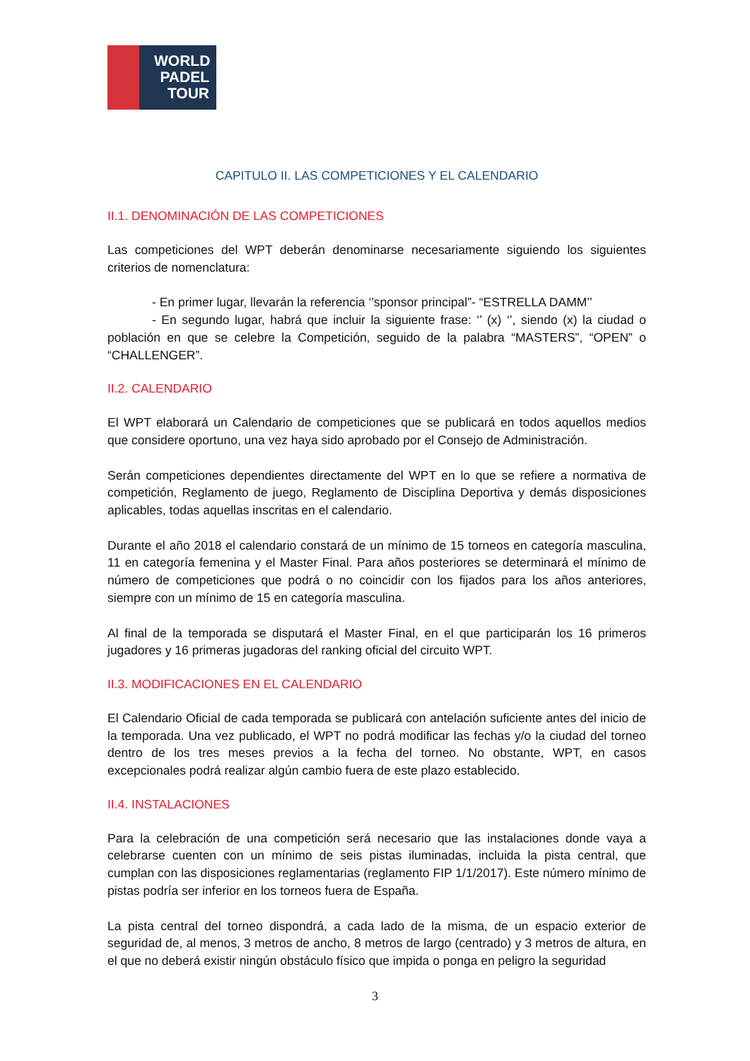WORLD PADEL TOUR
CAPITULO II. LAS COMPETICIONES Y EL CALENDARIO
II.1. DENOMINACIÓN DE LAS COMPETICIONES
Las competiciones del WPT deberán denominarse necesariamente siguiendo los siguientes criterios de nomenclatura:
- En primer lugar, llevarán la referencia ‘’sponsor principal”- “ESTRELLA DAMM’’
- En segundo lugar, habrá que incluir la siguiente frase: ‘’ (x) ‘’, siendo (x) la ciudad o población en que se celebre la Competición, seguido de la palabra “MASTERS”, “OPEN” o “CHALLENGER”.
II.2. CALENDARIO
El WPT elaborará un Calendario de competiciones que se publicará en todos aquellos medios que considere oportuno, una vez haya sido aprobado por el Consejo de Administración.
Serán competiciones dependientes directamente del WPT en lo que se refiere a normativa de competición, Reglamento de juego, Reglamento de Disciplina Deportiva y demás disposiciones aplicables, todas aquellas inscritas en el calendario.
Durante el año 2018 el calendario constará de un mínimo de 15 torneos en categoría masculina, 11 en categoría femenina y el Master Final. Para años posteriores se determinará el mínimo de número de competiciones que podrá o no coincidir con los fijados para los años anteriores, siempre con un mínimo de 15 en categoría masculina.
Al final de la temporada se disputará el Master Final, en el que participarán los 16 primeros jugadores y 16 primeras jugadoras del ranking oficial del circuito WPT.
II.3. MODIFICACIONES EN EL CALENDARIO
El Calendario Oficial de cada temporada se publicará con antelación suficiente antes del inicio de la temporada. Una vez publicado, el WPT no podrá modificar las fechas y/o la ciudad del torneo dentro de los tres meses previos a la fecha del torneo. No obstante, WPT, en casos excepcionales podrá realizar algún cambio fuera de este plazo establecido.
II.4. INSTALACIONES
Para la celebración de una competición será necesario que las instalaciones donde vaya a celebrarse cuenten con un mínimo de seis pistas iluminadas, incluida la pista central, que cumplan con las disposiciones reglamentarias (reglamento FIP 1/1/2017). Este número mínimo de pistas podría ser inferior en los torneos fuera de España.
La pista central del torneo dispondrá, a cada lado de la misma, de un espacio exterior de seguridad de, al menos, 3 metros de ancho, 8 metros de largo (centrado) y 3 metros de altura, en el que no deberá existir ningún obstáculo físico que impida o ponga en peligro la seguridad
3